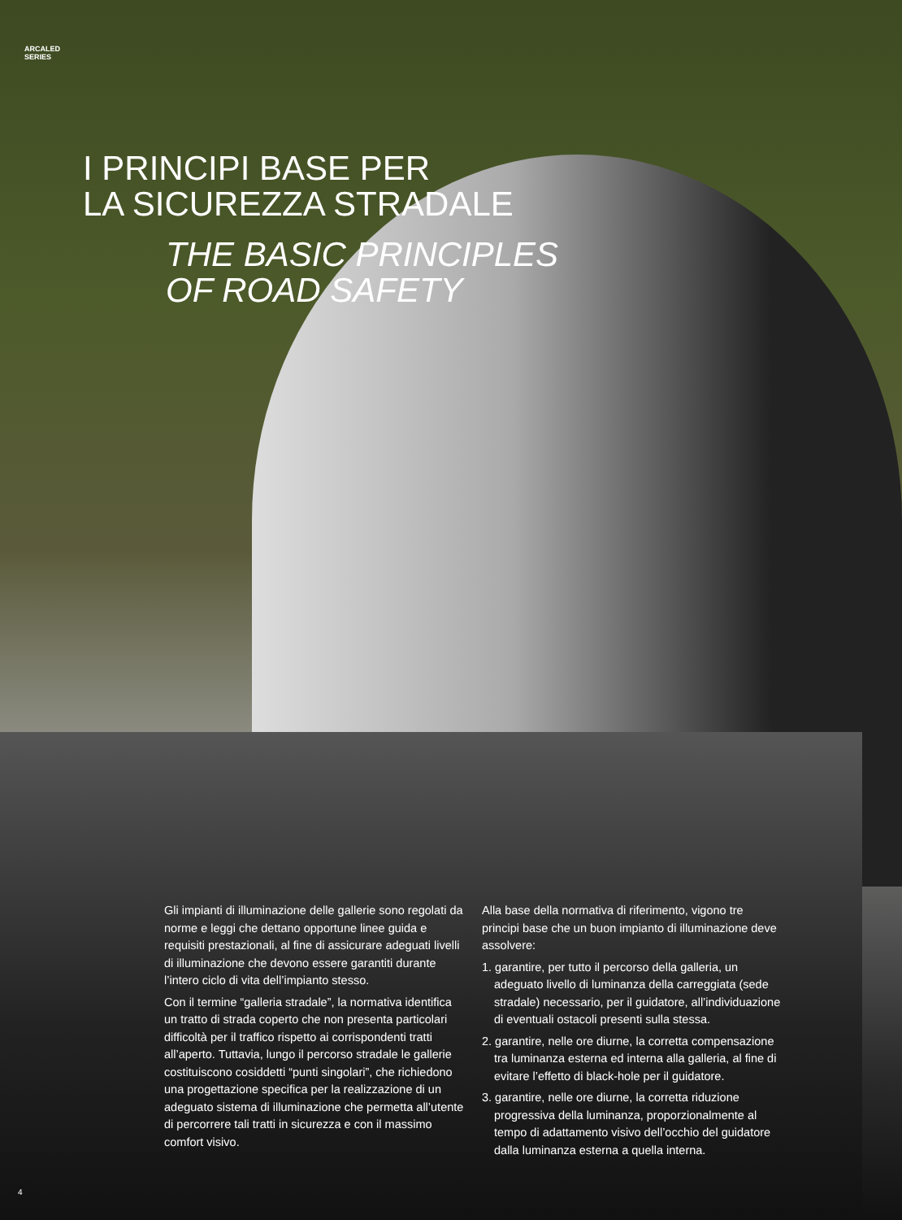ARCALED
SERIES
I PRINCIPI BASE PER
LA SICUREZZA STRADALE
THE BASIC PRINCIPLES
OF ROAD SAFETY
Gli impianti di illuminazione delle gallerie sono regolati da norme e leggi che dettano opportune linee guida e requisiti prestazionali, al fine di assicurare adeguati livelli di illuminazione che devono essere garantiti durante l’intero ciclo di vita dell’impianto stesso.
Con il termine “galleria stradale”, la normativa identifica un tratto di strada coperto che non presenta particolari difficoltà per il traffico rispetto ai corrispondenti tratti all’aperto. Tuttavia, lungo il percorso stradale le gallerie costituiscono cosiddetti “punti singolari”, che richiedono una progettazione specifica per la realizzazione di un adeguato sistema di illuminazione che permetta all’utente di percorrere tali tratti in sicurezza e con il massimo comfort visivo.
Alla base della normativa di riferimento, vigono tre principi base che un buon impianto di illuminazione deve assolvere:
1. garantire, per tutto il percorso della galleria, un adeguato livello di luminanza della carreggiata (sede stradale) necessario, per il guidatore, all’individuazione di eventuali ostacoli presenti sulla stessa.
2. garantire, nelle ore diurne, la corretta compensazione tra luminanza esterna ed interna alla galleria, al fine di evitare l’effetto di black-hole per il guidatore.
3. garantire, nelle ore diurne, la corretta riduzione progressiva della luminanza, proporzionalmente al tempo di adattamento visivo dell’occhio del guidatore dalla luminanza esterna a quella interna.
4